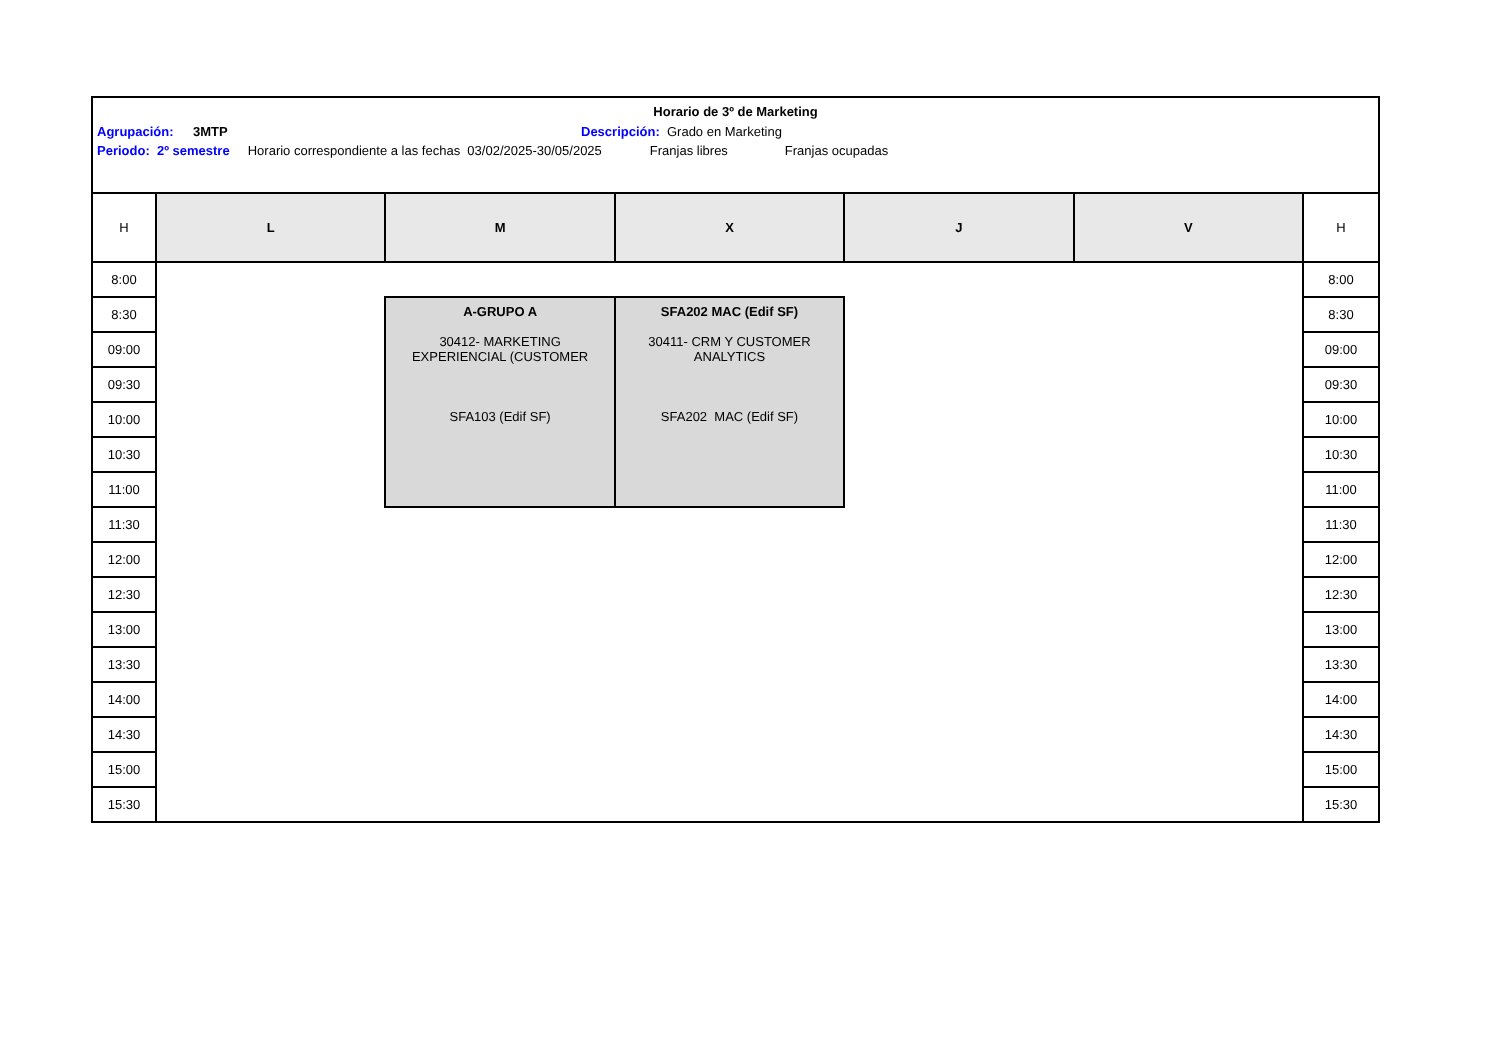Horario de 3º de Marketing
Agrupación: 3MTP Descripción: Grado en Marketing
Periodo: 2º semestre Horario correspondiente a las fechas 03/02/2025-30/05/2025 Franjas libres Franjas ocupadas
| H | L | M | X | J | V | H |
| --- | --- | --- | --- | --- | --- | --- |
| 8:00 | | | | | | 8:00 |
| 8:30 | | A-GRUPO A 30412- MARKETING EXPERIENCIAL (CUSTOMER SFA103 (Edif SF) | SFA202 MAC (Edif SF) 30411- CRM Y CUSTOMER ANALYTICS SFA202 MAC (Edif SF) | | | 8:30 |
| 09:00 | | | | | | 09:00 |
| 09:30 | | | | | | 09:30 |
| 10:00 | | | | | | 10:00 |
| 10:30 | | | | | | 10:30 |
| 11:00 | | | | | | 11:00 |
| 11:30 | | | | | | 11:30 |
| 12:00 | | | | | | 12:00 |
| 12:30 | | | | | | 12:30 |
| 13:00 | | | | | | 13:00 |
| 13:30 | | | | | | 13:30 |
| 14:00 | | | | | | 14:00 |
| 14:30 | | | | | | 14:30 |
| 15:00 | | | | | | 15:00 |
| 15:30 | | | | | | 15:30 |